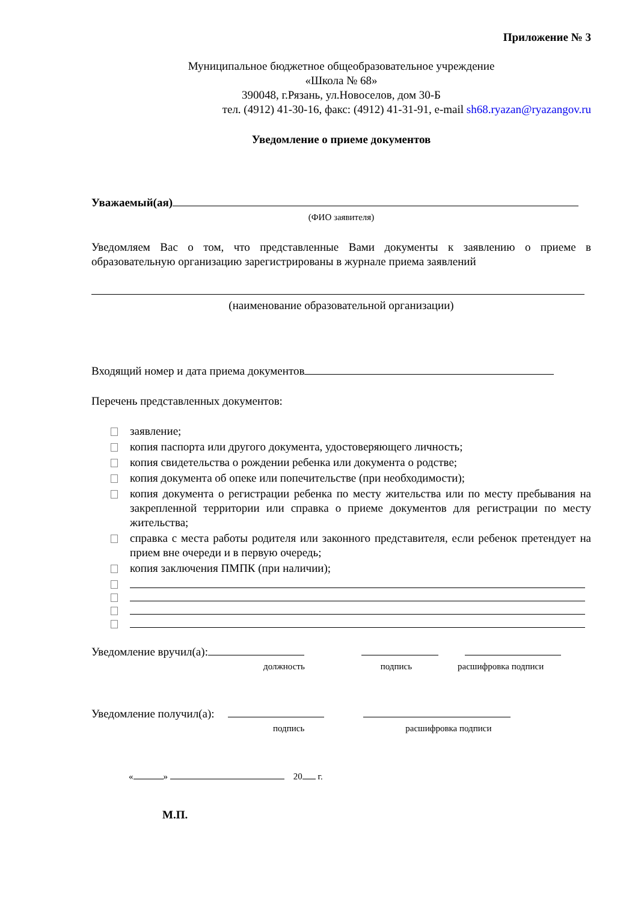Приложение № 3
Муниципальное бюджетное общеобразовательное учреждение
«Школа № 68»
390048, г.Рязань, ул.Новоселов, дом 30-Б
тел. (4912) 41-30-16, факс: (4912) 41-31-91, e-mail sh68.ryazan@ryazangov.ru
Уведомление о приеме документов
Уважаемый(ая)
(ФИО заявителя)
Уведомляем Вас о том, что представленные Вами документы к заявлению о приеме в образовательную организацию зарегистрированы в журнале приема заявлений
(наименование образовательной организации)
Входящий номер и дата приема документов
Перечень представленных документов:
заявление;
копия паспорта или другого документа, удостоверяющего личность;
копия свидетельства о рождении ребенка или документа о родстве;
копия документа об опеке или попечительстве (при необходимости);
копия документа о регистрации ребенка по месту жительства или по месту пребывания на закрепленной территории или справка о приеме документов для регистрации по месту жительства;
справка с места работы родителя или законного представителя, если ребенок претендует на прием вне очереди и в первую очередь;
копия заключения ПМПК (при наличии);
Уведомление вручил(а):
должность подпись расшифровка подписи
Уведомление получил(а):
подпись расшифровка подписи
« » 20 г.
М.П.